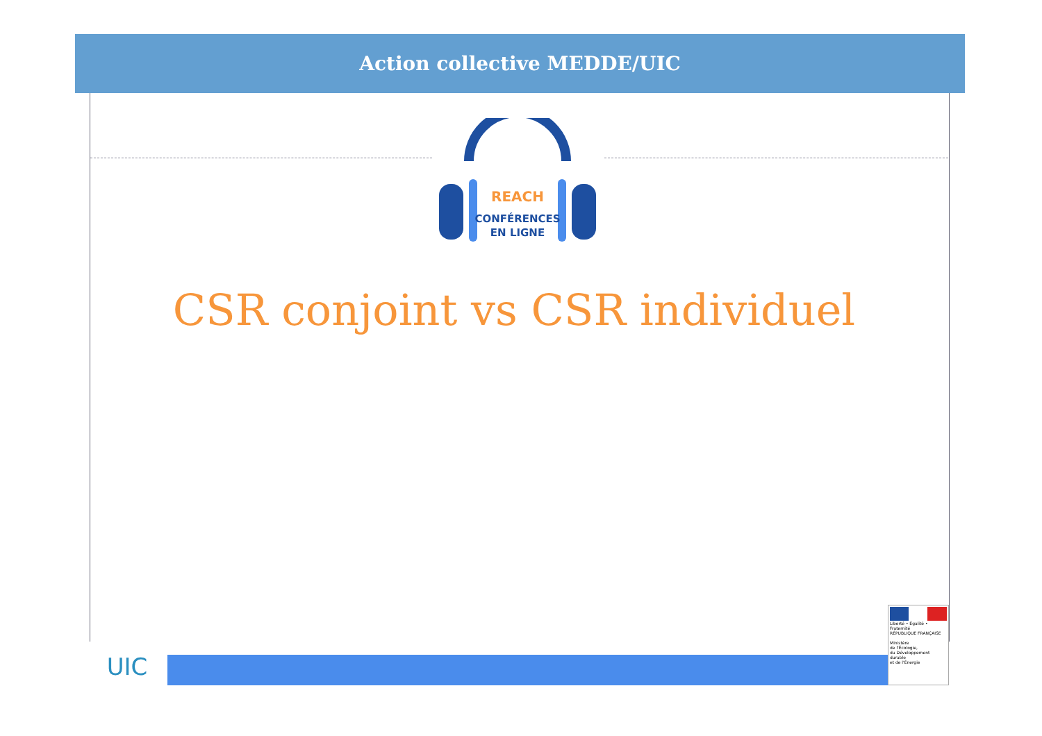Action collective MEDDE/UIC
REACH
CONFÉRENCES
EN LIGNE
CSR conjoint vs CSR individuel
UIC
Liberté • Égalité • Fraternité
RÉPUBLIQUE FRANÇAISE
Ministère
de l'Écologie,
du Développement
durable
et de l'Énergie